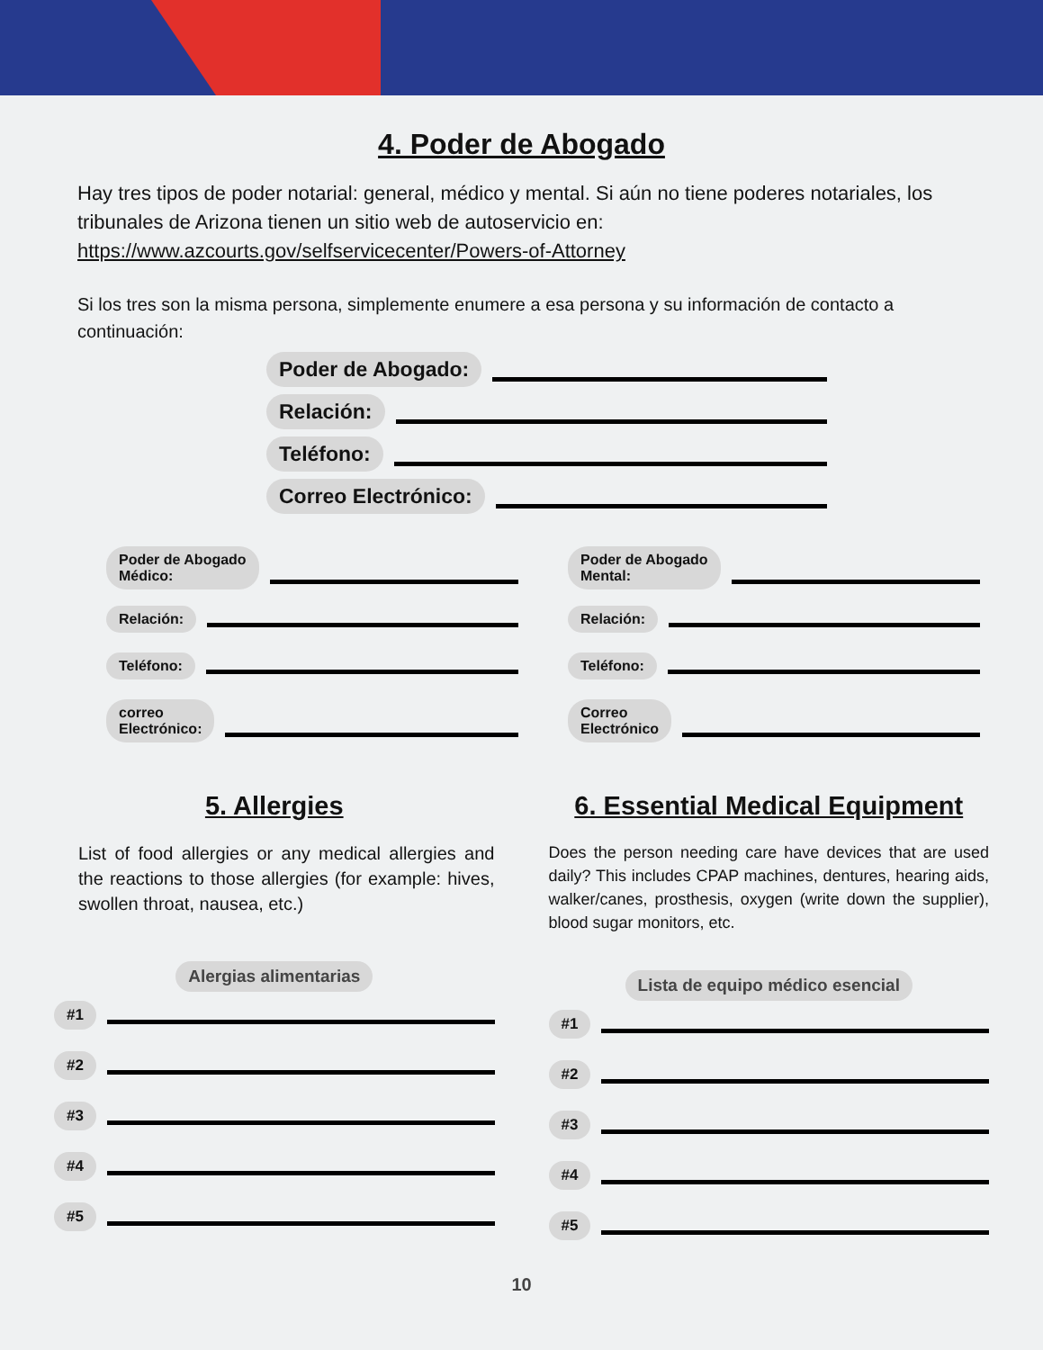4. Poder de Abogado
Hay tres tipos de poder notarial: general, médico y mental. Si aún no tiene poderes notariales, los tribunales de Arizona tienen un sitio web de autoservicio en:
https://www.azcourts.gov/selfservicecenter/Powers-of-Attorney
Si los tres son la misma persona, simplemente enumere a esa persona y su información de contacto a continuación:
Poder de Abogado:
Relación:
Teléfono:
Correo Electrónico:
Poder de Abogado
Médico:
Relación:
Teléfono:
correo
Electrónico:
Poder de Abogado
Mental:
Relación:
Teléfono:
Correo
Electrónico
5. Allergies
List of food allergies or any medical allergies and the reactions to those allergies (for example: hives, swollen throat, nausea, etc.)
Alergias alimentarias
#1
#2
#3
#4
#5
6. Essential Medical Equipment
Does the person needing care have devices that are used daily? This includes CPAP machines, dentures, hearing aids, walker/canes, prosthesis, oxygen (write down the supplier), blood sugar monitors, etc.
Lista de equipo médico esencial
#1
#2
#3
#4
#5
10